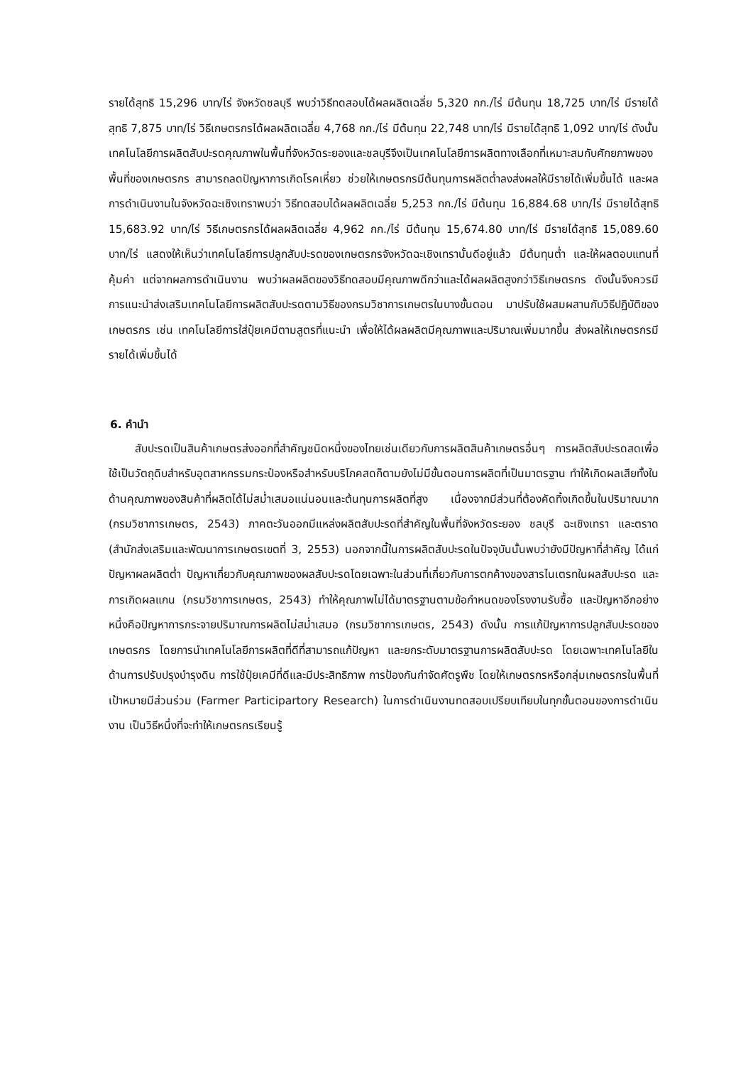รายได้สุทธิ 15,296 บาท/ไร่ จังหวัดชลบุรี พบว่าวิธีทดสอบได้ผลผลิตเฉลี่ย 5,320 กก./ไร่ มีต้นทุน 18,725 บาท/ไร่ มีรายได้สุทธิ 7,875 บาท/ไร่ วิธีเกษตรกรได้ผลผลิตเฉลี่ย 4,768 กก./ไร่ มีต้นทุน 22,748 บาท/ไร่ มีรายได้สุทธิ 1,092 บาท/ไร่ ดังนั้นเทคโนโลยีการผลิตสับปะรดคุณภาพในพื้นที่จังหวัดระยองและชลบุรีจึงเป็นเทคโนโลยีการผลิตทางเลือกที่เหมาะสมกับศักยภาพของพื้นที่ของเกษตรกร สามารถลดปัญหาการเกิดโรคเหี่ยว ช่วยให้เกษตรกรมีต้นทุนการผลิตต่ำลงส่งผลให้มีรายได้เพิ่มขึ้นได้ และผลการดำเนินงานในจังหวัดฉะเชิงเทราพบว่า วิธีทดสอบได้ผลผลิตเฉลี่ย 5,253 กก./ไร่ มีต้นทุน 16,884.68 บาท/ไร่ มีรายได้สุทธิ 15,683.92 บาท/ไร่ วิธีเกษตรกรได้ผลผลิตเฉลี่ย 4,962 กก./ไร่ มีต้นทุน 15,674.80 บาท/ไร่ มีรายได้สุทธิ 15,089.60 บาท/ไร่ แสดงให้เห็นว่าเทคโนโลยีการปลูกสับปะรดของเกษตรกรจังหวัดฉะเชิงเทรานั้นดีอยู่แล้ว มีต้นทุนต่ำ และให้ผลตอบแทนที่คุ้มค่า แต่จากผลการดำเนินงาน พบว่าผลผลิตของวิธีทดสอบมีคุณภาพดีกว่าและได้ผลผลิตสูงกว่าวิธีเกษตรกร ดังนั้นจึงควรมีการแนะนำส่งเสริมเทคโนโลยีการผลิตสับปะรดตามวิธีของกรมวิชาการเกษตรในบางขั้นตอน มาปรับใช้ผสมผสานกับวิธีปฏิบัติของเกษตรกร เช่น เทคโนโลยีการใส่ปุ๋ยเคมีตามสูตรที่แนะนำ เพื่อให้ได้ผลผลิตมีคุณภาพและปริมาณเพิ่มมากขึ้น ส่งผลให้เกษตรกรมีรายได้เพิ่มขึ้นได้
6. คำนำ
สับปะรดเป็นสินค้าเกษตรส่งออกที่สำคัญชนิดหนึ่งของไทยเช่นเดียวกับการผลิตสินค้าเกษตรอื่นๆ การผลิตสับปะรดสดเพื่อใช้เป็นวัตถุดิบสำหรับอุตสาหกรรมกระป๋องหรือสำหรับบริโภคสดก็ตามยังไม่มีขั้นตอนการผลิตที่เป็นมาตรฐาน ทำให้เกิดผลเสียทั้งในด้านคุณภาพของสินค้าที่ผลิตได้ไม่สม่ำเสมอแน่นอนและต้นทุนการผลิตที่สูง เนื่องจากมีส่วนที่ต้องคัดทิ้งเกิดขึ้นในปริมาณมาก (กรมวิชาการเกษตร, 2543) ภาคตะวันออกมีแหล่งผลิตสับปะรดที่สำคัญในพื้นที่จังหวัดระยอง ชลบุรี ฉะเชิงเทรา และตราด (สำนักส่งเสริมและพัฒนาการเกษตรเขตที่ 3, 2553) นอกจากนี้ในการผลิตสับปะรดในปัจจุบันนั้นพบว่ายังมีปัญหาที่สำคัญ ได้แก่ ปัญหาผลผลิตต่ำ ปัญหาเกี่ยวกับคุณภาพของผลสับปะรดโดยเฉพาะในส่วนที่เกี่ยวกับการตกค้างของสารไนเตรทในผลสับปะรด และการเกิดผลแกน (กรมวิชาการเกษตร, 2543) ทำให้คุณภาพไม่ได้มาตรฐานตามข้อกำหนดของโรงงานรับซื้อ และปัญหาอีกอย่างหนึ่งคือปัญหาการกระจายปริมาณการผลิตไม่สม่ำเสมอ (กรมวิชาการเกษตร, 2543) ดังนั้น การแก้ปัญหาการปลูกสับปะรดของเกษตรกร โดยการนำเทคโนโลยีการผลิตที่ดีที่สามารถแก้ปัญหา และยกระดับมาตรฐานการผลิตสับปะรด โดยเฉพาะเทคโนโลยีในด้านการปรับปรุงบำรุงดิน การใช้ปุ๋ยเคมีที่ดีและมีประสิทธิภาพ การป้องกันกำจัดศัตรูพืช โดยให้เกษตรกรหรือกลุ่มเกษตรกรในพื้นที่เป้าหมายมีส่วนร่วม (Farmer Participartory Research) ในการดำเนินงานทดสอบเปรียบเทียบในทุกขั้นตอนของการดำเนินงาน เป็นวิธีหนึ่งที่จะทำให้เกษตรกรเรียนรู้